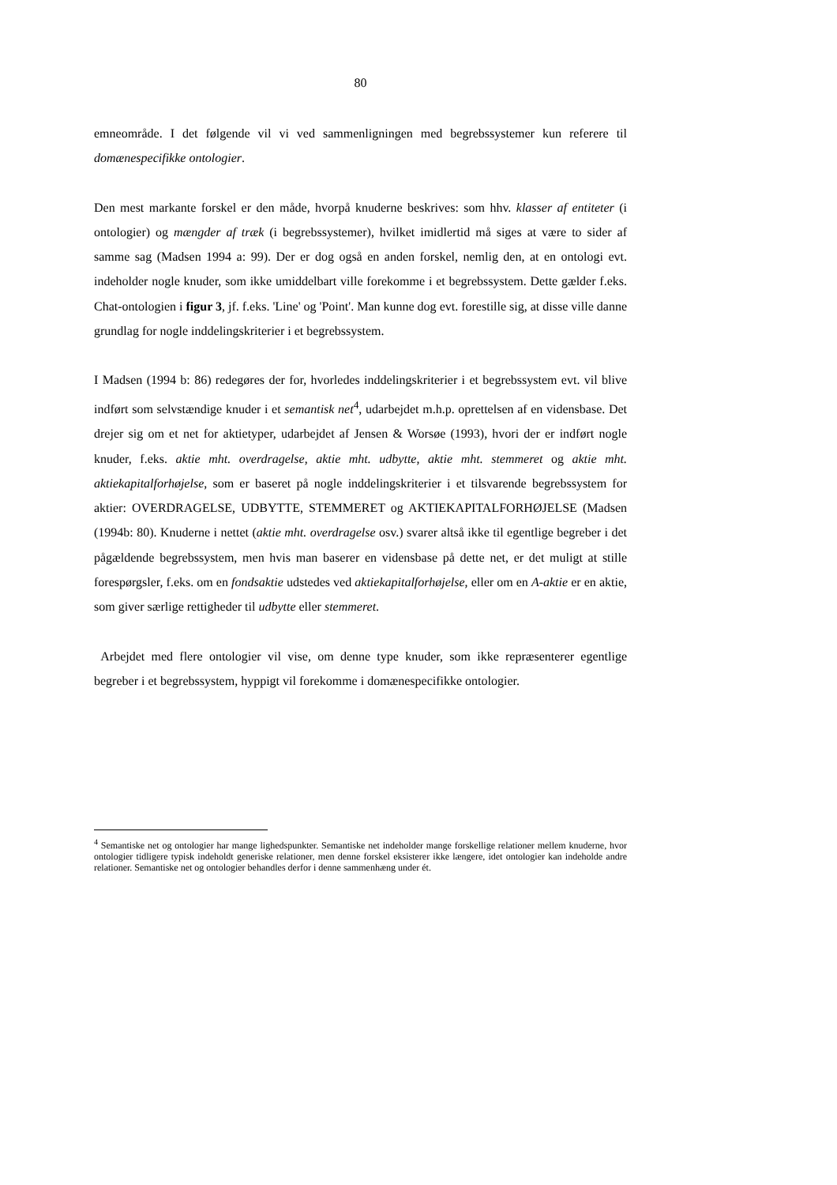80
emneområde. I det følgende vil vi ved sammenligningen med begrebssystemer kun referere til domænespecifikke ontologier.
Den mest markante forskel er den måde, hvorpå knuderne beskrives: som hhv. klasser af entiteter (i ontologier) og mængder af træk (i begrebssystemer), hvilket imidlertid må siges at være to sider af samme sag (Madsen 1994 a: 99). Der er dog også en anden forskel, nemlig den, at en ontologi evt. indeholder nogle knuder, som ikke umiddelbart ville forekomme i et begrebssystem. Dette gælder f.eks. Chat-ontologien i figur 3, jf. f.eks. 'Line' og 'Point'. Man kunne dog evt. forestille sig, at disse ville danne grundlag for nogle inddelingskriterier i et begrebssystem.
I Madsen (1994 b: 86) redegøres der for, hvorledes inddelingskriterier i et begrebssystem evt. vil blive indført som selvstændige knuder i et semantisk net<sup>4</sup>, udarbejdet m.h.p. oprettelsen af en vidensbase. Det drejer sig om et net for aktietyper, udarbejdet af Jensen & Worsøe (1993), hvori der er indført nogle knuder, f.eks. aktie mht. overdragelse, aktie mht. udbytte, aktie mht. stemmeret og aktie mht. aktiekapitalforhøjelse, som er baseret på nogle inddelingskriterier i et tilsvarende begrebssystem for aktier: OVERDRAGELSE, UDBYTTE, STEMMERET og AKTIEKAPITALFORHØJELSE (Madsen (1994b: 80). Knuderne i nettet (aktie mht. overdragelse osv.) svarer altså ikke til egentlige begreber i det pågældende begrebssystem, men hvis man baserer en vidensbase på dette net, er det muligt at stille forespørgsler, f.eks. om en fondsaktie udstedes ved aktiekapitalforhøjelse, eller om en A-aktie er en aktie, som giver særlige rettigheder til udbytte eller stemmeret.
Arbejdet med flere ontologier vil vise, om denne type knuder, som ikke repræsenterer egentlige begreber i et begrebssystem, hyppigt vil forekomme i domænespecifikke ontologier.
<sup>4</sup> Semantiske net og ontologier har mange lighedspunkter. Semantiske net indeholder mange forskellige relationer mellem knuderne, hvor ontologier tidligere typisk indeholdt generiske relationer, men denne forskel eksisterer ikke længere, idet ontologier kan indeholde andre relationer. Semantiske net og ontologier behandles derfor i denne sammenhæng under ét.